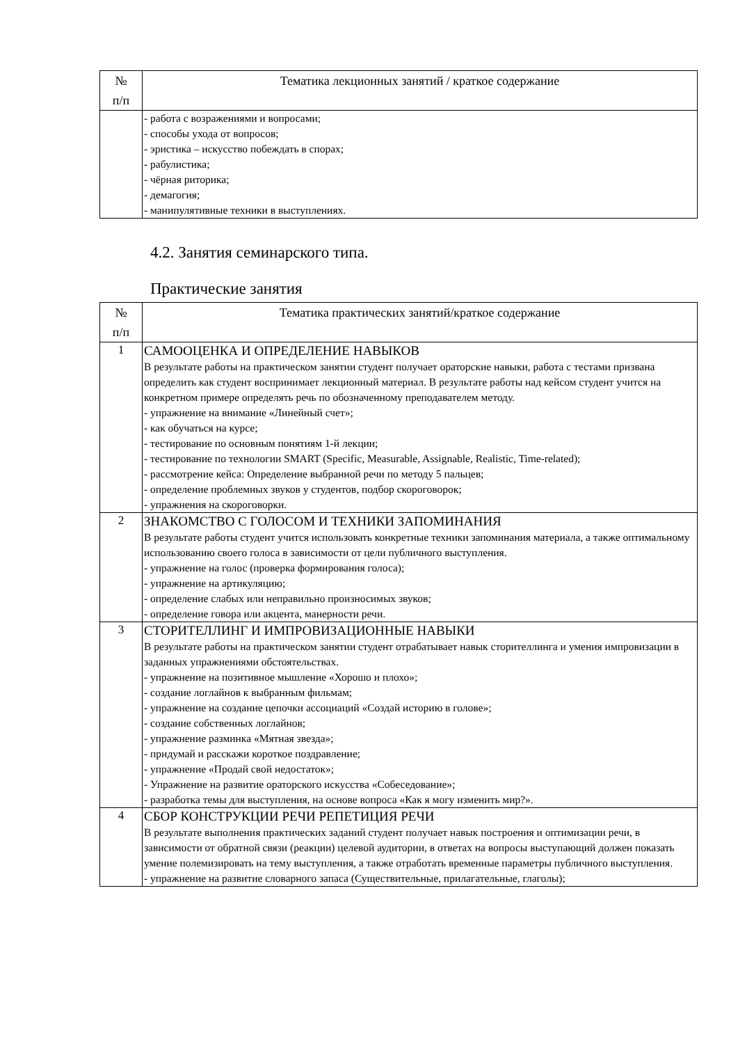| № п/п | Тематика лекционных занятий / краткое содержание |
| --- | --- |
| | - работа с возражениями и вопросами; - способы ухода от вопросов; - эристика – искусство побеждать в спорах; - рабулистика; - чёрная риторика; - демагогия; - манипулятивные техники в выступлениях. |
4.2. Занятия семинарского типа.
Практические занятия
| № п/п | Тематика практических занятий/краткое содержание |
| --- | --- |
| 1 | САМООЦЕНКА И ОПРЕДЕЛЕНИЕ НАВЫКОВ В результате работы на практическом занятии студент получает ораторские навыки, работа с тестами призвана определить как студент воспринимает лекционный материал. В результате работы над кейсом студент учится на конкретном примере определять речь по обозначенному преподавателем методу. - упражнение на внимание «Линейный счет»; - как обучаться на курсе; - тестирование по основным понятиям 1-й лекции; - тестирование по технологии SMART (Specific, Measurable, Assignable, Realistic, Time-related); - рассмотрение кейса: Определение выбранной речи по методу 5 пальцев; - определение проблемных звуков у студентов, подбор скороговорок; - упражнения на скороговорки. |
| 2 | ЗНАКОМСТВО С ГОЛОСОМ И ТЕХНИКИ ЗАПОМИНАНИЯ В результате работы студент учится использовать конкретные техники запоминания материала, а также оптимальному использованию своего голоса в зависимости от цели публичного выступления. - упражнение на голос (проверка формирования голоса); - упражнение на артикуляцию; - определение слабых или неправильно произносимых звуков; - определение говора или акцента, манерности речи. |
| 3 | СТОРИТЕЛЛИНГ И ИМПРОВИЗАЦИОННЫЕ НАВЫКИ В результате работы на практическом занятии студент отрабатывает навык сторителлинга и умения импровизации в заданных упражнениями обстоятельствах. - упражнение на позитивное мышление «Хорошо и плохо»; - создание логлайнов к выбранным фильмам; - упражнение на создание цепочки ассоциаций «Создай историю в голове»; - создание собственных логлайнов; - упражнение разминка «Мятная звезда»; - придумай и расскажи короткое поздравление; - упражнение «Продай свой недостаток»; - Упражнение на развитие ораторского искусства «Собеседование»; - разработка темы для выступления, на основе вопроса «Как я могу изменить мир?». |
| 4 | СБОР КОНСТРУКЦИИ РЕЧИ РЕПЕТИЦИЯ РЕЧИ В результате выполнения практических заданий студент получает навык построения и оптимизации речи, в зависимости от обратной связи (реакции) целевой аудитории, в ответах на вопросы выступающий должен показать умение полемизировать на тему выступления, а также отработать временные параметры публичного выступления. - упражнение на развитие словарного запаса (Существительные, прилагательные, глаголы); |